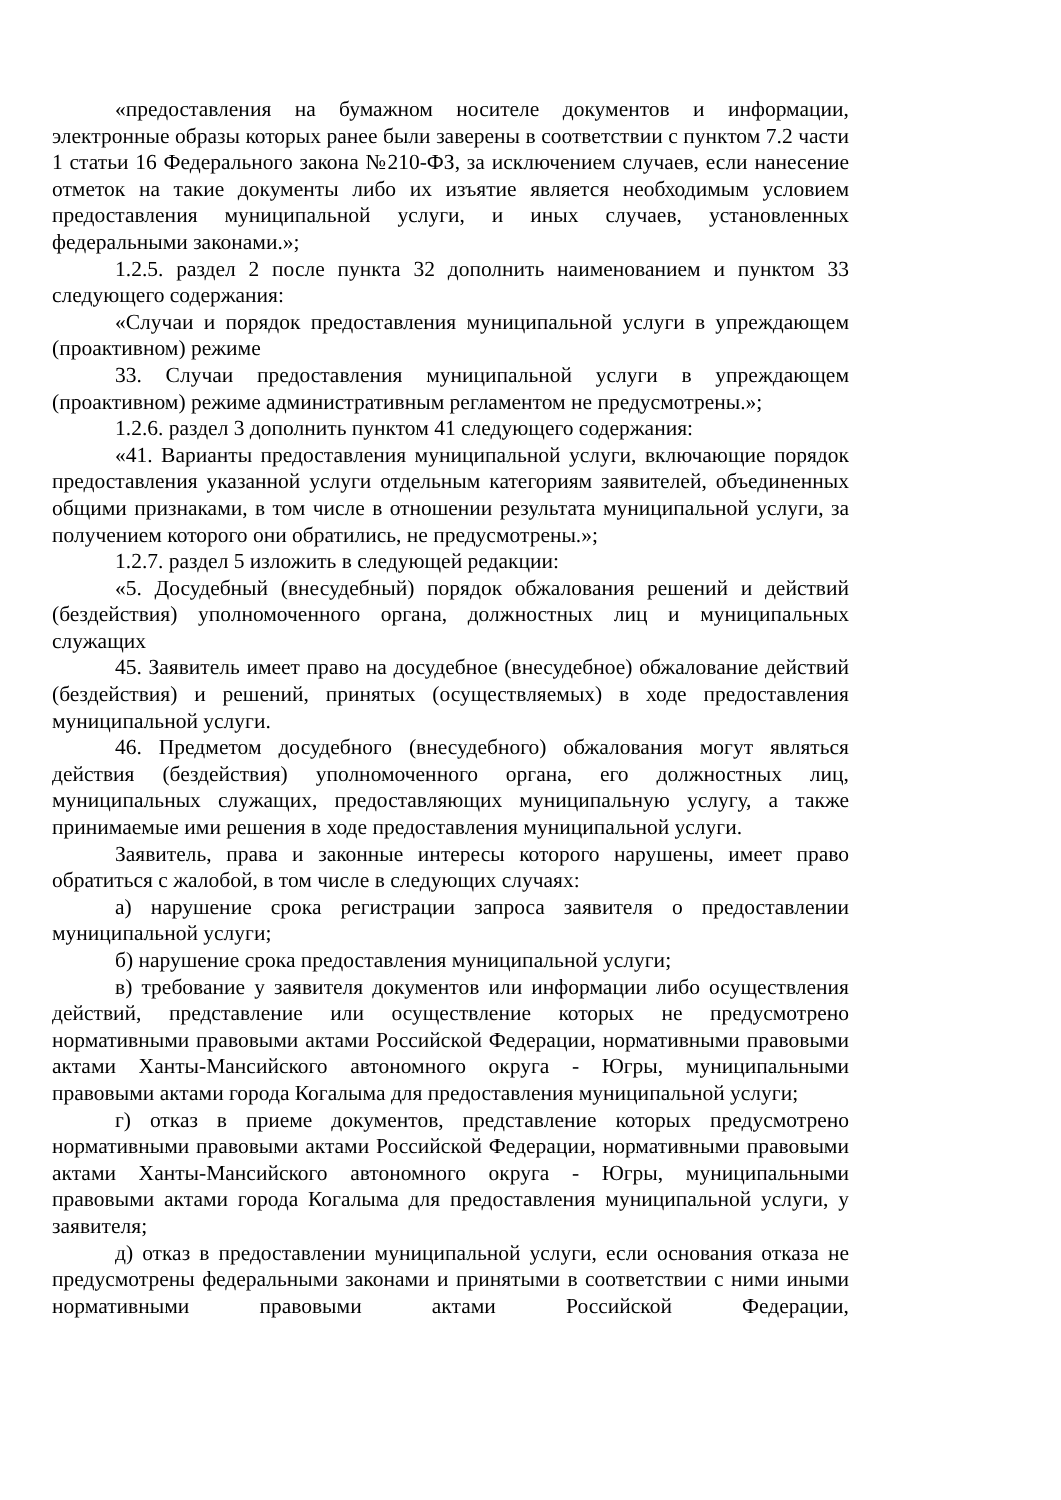«предоставления на бумажном носителе документов и информации, электронные образы которых ранее были заверены в соответствии с пунктом 7.2 части 1 статьи 16 Федерального закона №210-ФЗ, за исключением случаев, если нанесение отметок на такие документы либо их изъятие является необходимым условием предоставления муниципальной услуги, и иных случаев, установленных федеральными законами.»;
1.2.5. раздел 2 после пункта 32 дополнить наименованием и пунктом 33 следующего содержания:
«Случаи и порядок предоставления муниципальной услуги в упреждающем (проактивном) режиме
33. Случаи предоставления муниципальной услуги в упреждающем (проактивном) режиме административным регламентом не предусмотрены.»;
1.2.6. раздел 3 дополнить пунктом 41 следующего содержания:
«41. Варианты предоставления муниципальной услуги, включающие порядок предоставления указанной услуги отдельным категориям заявителей, объединенных общими признаками, в том числе в отношении результата муниципальной услуги, за получением которого они обратились, не предусмотрены.»;
1.2.7. раздел 5 изложить в следующей редакции:
«5. Досудебный (внесудебный) порядок обжалования решений и действий (бездействия) уполномоченного органа, должностных лиц и муниципальных служащих
45. Заявитель имеет право на досудебное (внесудебное) обжалование действий (бездействия) и решений, принятых (осуществляемых) в ходе предоставления муниципальной услуги.
46. Предметом досудебного (внесудебного) обжалования могут являться действия (бездействия) уполномоченного органа, его должностных лиц, муниципальных служащих, предоставляющих муниципальную услугу, а также принимаемые ими решения в ходе предоставления муниципальной услуги.
Заявитель, права и законные интересы которого нарушены, имеет право обратиться с жалобой, в том числе в следующих случаях:
а) нарушение срока регистрации запроса заявителя о предоставлении муниципальной услуги;
б) нарушение срока предоставления муниципальной услуги;
в) требование у заявителя документов или информации либо осуществления действий, представление или осуществление которых не предусмотрено нормативными правовыми актами Российской Федерации, нормативными правовыми актами Ханты-Мансийского автономного округа - Югры, муниципальными правовыми актами города Когалыма для предоставления муниципальной услуги;
г) отказ в приеме документов, представление которых предусмотрено нормативными правовыми актами Российской Федерации, нормативными правовыми актами Ханты-Мансийского автономного округа - Югры, муниципальными правовыми актами города Когалыма для предоставления муниципальной услуги, у заявителя;
д) отказ в предоставлении муниципальной услуги, если основания отказа не предусмотрены федеральными законами и принятыми в соответствии с ними иными нормативными правовыми актами Российской Федерации,